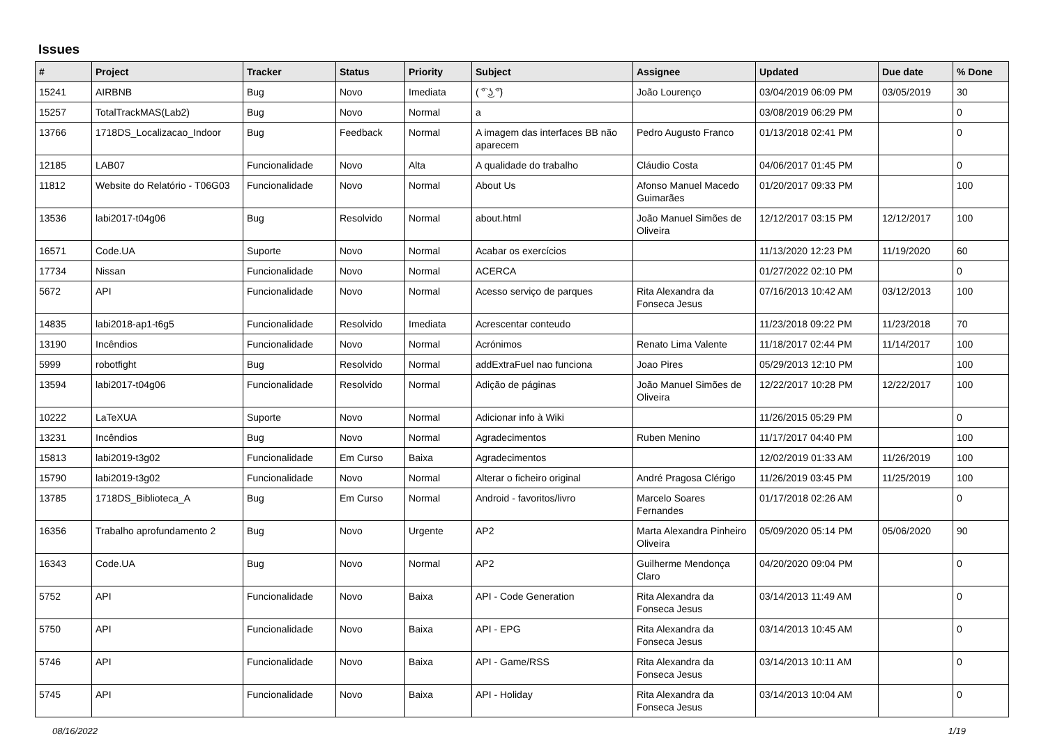Issues
| # | Project | Tracker | Status | Priority | Subject | Assignee | Updated | Due date | % Done |
| --- | --- | --- | --- | --- | --- | --- | --- | --- | --- |
| 15241 | AIRBNB | Bug | Novo | Imediata | ( ͡° ͜ʖ ͡°) | João Lourenço | 03/04/2019 06:09 PM | 03/05/2019 | 30 |
| 15257 | TotalTrackMAS(Lab2) | Bug | Novo | Normal | a | | 03/08/2019 06:29 PM | | 0 |
| 13766 | 1718DS_Localizacao_Indoor | Bug | Feedback | Normal | A imagem das interfaces BB não aparecem | Pedro Augusto Franco | 01/13/2018 02:41 PM | | 0 |
| 12185 | LAB07 | Funcionalidade | Novo | Alta | A qualidade do trabalho | Cláudio Costa | 04/06/2017 01:45 PM | | 0 |
| 11812 | Website do Relatório - T06G03 | Funcionalidade | Novo | Normal | About Us | Afonso Manuel Macedo Guimarães | 01/20/2017 09:33 PM | | 100 |
| 13536 | labi2017-t04g06 | Bug | Resolvido | Normal | about.html | João Manuel Simões de Oliveira | 12/12/2017 03:15 PM | 12/12/2017 | 100 |
| 16571 | Code.UA | Suporte | Novo | Normal | Acabar os exercícios | | 11/13/2020 12:23 PM | 11/19/2020 | 60 |
| 17734 | Nissan | Funcionalidade | Novo | Normal | ACERCA | | 01/27/2022 02:10 PM | | 0 |
| 5672 | API | Funcionalidade | Novo | Normal | Acesso serviço de parques | Rita Alexandra da Fonseca Jesus | 07/16/2013 10:42 AM | 03/12/2013 | 100 |
| 14835 | labi2018-ap1-t6g5 | Funcionalidade | Resolvido | Imediata | Acrescentar conteudo | | 11/23/2018 09:22 PM | 11/23/2018 | 70 |
| 13190 | Incêndios | Funcionalidade | Novo | Normal | Acrónimos | Renato Lima Valente | 11/18/2017 02:44 PM | 11/14/2017 | 100 |
| 5999 | robotfight | Bug | Resolvido | Normal | addExtraFuel nao funciona | Joao Pires | 05/29/2013 12:10 PM | | 100 |
| 13594 | labi2017-t04g06 | Funcionalidade | Resolvido | Normal | Adição de páginas | João Manuel Simões de Oliveira | 12/22/2017 10:28 PM | 12/22/2017 | 100 |
| 10222 | LaTeXUA | Suporte | Novo | Normal | Adicionar info à Wiki | | 11/26/2015 05:29 PM | | 0 |
| 13231 | Incêndios | Bug | Novo | Normal | Agradecimentos | Ruben Menino | 11/17/2017 04:40 PM | | 100 |
| 15813 | labi2019-t3g02 | Funcionalidade | Em Curso | Baixa | Agradecimentos | | 12/02/2019 01:33 AM | 11/26/2019 | 100 |
| 15790 | labi2019-t3g02 | Funcionalidade | Novo | Normal | Alterar o ficheiro original | André Pragosa Clérigo | 11/26/2019 03:45 PM | 11/25/2019 | 100 |
| 13785 | 1718DS_Biblioteca_A | Bug | Em Curso | Normal | Android - favoritos/livro | Marcelo Soares Fernandes | 01/17/2018 02:26 AM | | 0 |
| 16356 | Trabalho aprofundamento 2 | Bug | Novo | Urgente | AP2 | Marta Alexandra Pinheiro Oliveira | 05/09/2020 05:14 PM | 05/06/2020 | 90 |
| 16343 | Code.UA | Bug | Novo | Normal | AP2 | Guilherme Mendonça Claro | 04/20/2020 09:04 PM | | 0 |
| 5752 | API | Funcionalidade | Novo | Baixa | API - Code Generation | Rita Alexandra da Fonseca Jesus | 03/14/2013 11:49 AM | | 0 |
| 5750 | API | Funcionalidade | Novo | Baixa | API - EPG | Rita Alexandra da Fonseca Jesus | 03/14/2013 10:45 AM | | 0 |
| 5746 | API | Funcionalidade | Novo | Baixa | API - Game/RSS | Rita Alexandra da Fonseca Jesus | 03/14/2013 10:11 AM | | 0 |
| 5745 | API | Funcionalidade | Novo | Baixa | API - Holiday | Rita Alexandra da Fonseca Jesus | 03/14/2013 10:04 AM | | 0 |
08/16/2022 1/19